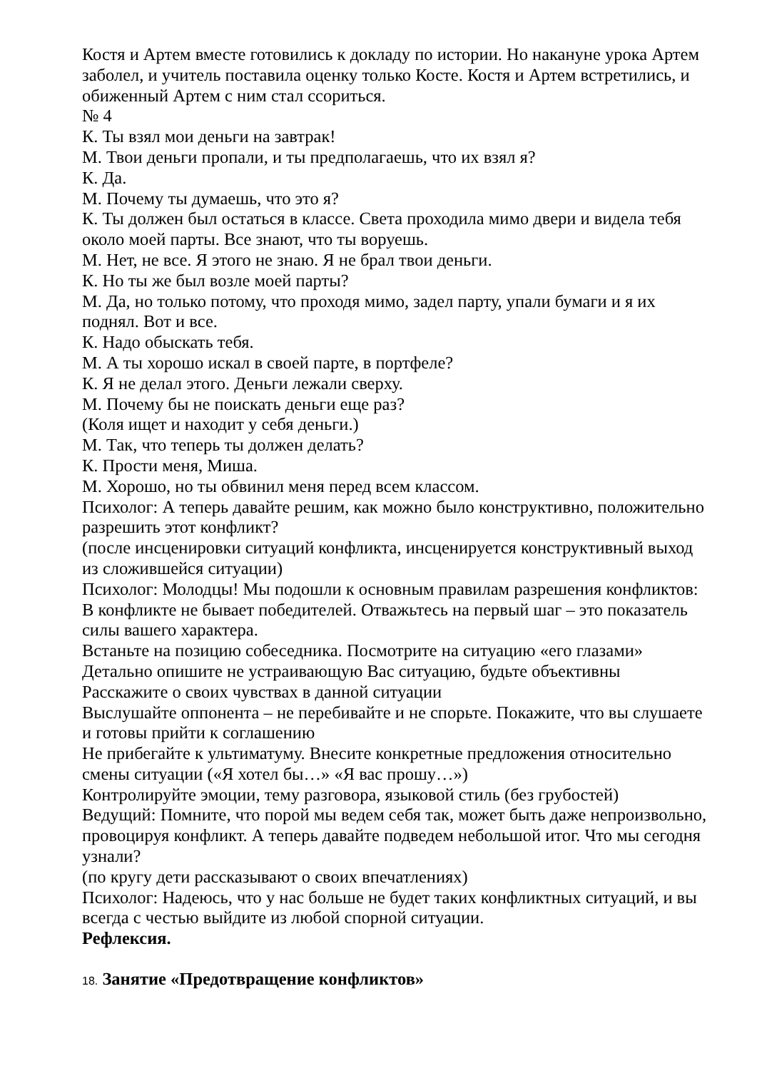Костя и Артем вместе готовились к докладу по истории. Но накануне урока Артем заболел, и учитель поставила оценку только Косте. Костя и Артем встретились, и обиженный Артем с ним стал ссориться.
№ 4
К. Ты взял мои деньги на завтрак!
М. Твои деньги пропали, и ты предполагаешь, что их взял я?
К. Да.
М. Почему ты думаешь, что это я?
К. Ты должен был остаться в классе. Света проходила мимо двери и видела тебя около моей парты. Все знают, что ты воруешь.
М. Нет, не все. Я этого не знаю. Я не брал твои деньги.
К. Но ты же был возле моей парты?
М. Да, но только потому, что проходя мимо, задел парту, упали бумаги и я их поднял. Вот и все.
К. Надо обыскать тебя.
М. А ты хорошо искал в своей парте, в портфеле?
К. Я не делал этого. Деньги лежали сверху.
М. Почему бы не поискать деньги еще раз?
(Коля ищет и находит у себя деньги.)
М. Так, что теперь ты должен делать?
К. Прости меня, Миша.
М. Хорошо, но ты обвинил меня перед всем классом.
Психолог: А теперь давайте решим, как можно было конструктивно, положительно разрешить этот конфликт?
(после инсценировки ситуаций конфликта, инсценируется конструктивный выход из сложившейся ситуации)
Психолог: Молодцы! Мы подошли к основным правилам разрешения конфликтов:
В конфликте не бывает победителей. Отважьтесь на первый шаг – это показатель силы вашего характера.
Встаньте на позицию собеседника. Посмотрите на ситуацию «его глазами»
Детально опишите не устраивающую Вас ситуацию, будьте объективны
Расскажите о своих чувствах в данной ситуации
Выслушайте оппонента – не перебивайте и не спорьте. Покажите, что вы слушаете и готовы прийти к соглашению
Не прибегайте к ультиматуму. Внесите конкретные предложения относительно смены ситуации («Я хотел бы…» «Я вас прошу…»)
Контролируйте эмоции, тему разговора, языковой стиль (без грубостей)
Ведущий: Помните, что порой мы ведем себя так, может быть даже непроизвольно, провоцируя конфликт. А теперь давайте подведем небольшой итог. Что мы сегодня узнали?
(по кругу дети рассказывают о своих впечатлениях)
Психолог: Надеюсь, что у нас больше не будет таких конфликтных ситуаций, и вы всегда с честью выйдите из любой спорной ситуации.
Рефлексия.
18. Занятие «Предотвращение конфликтов»